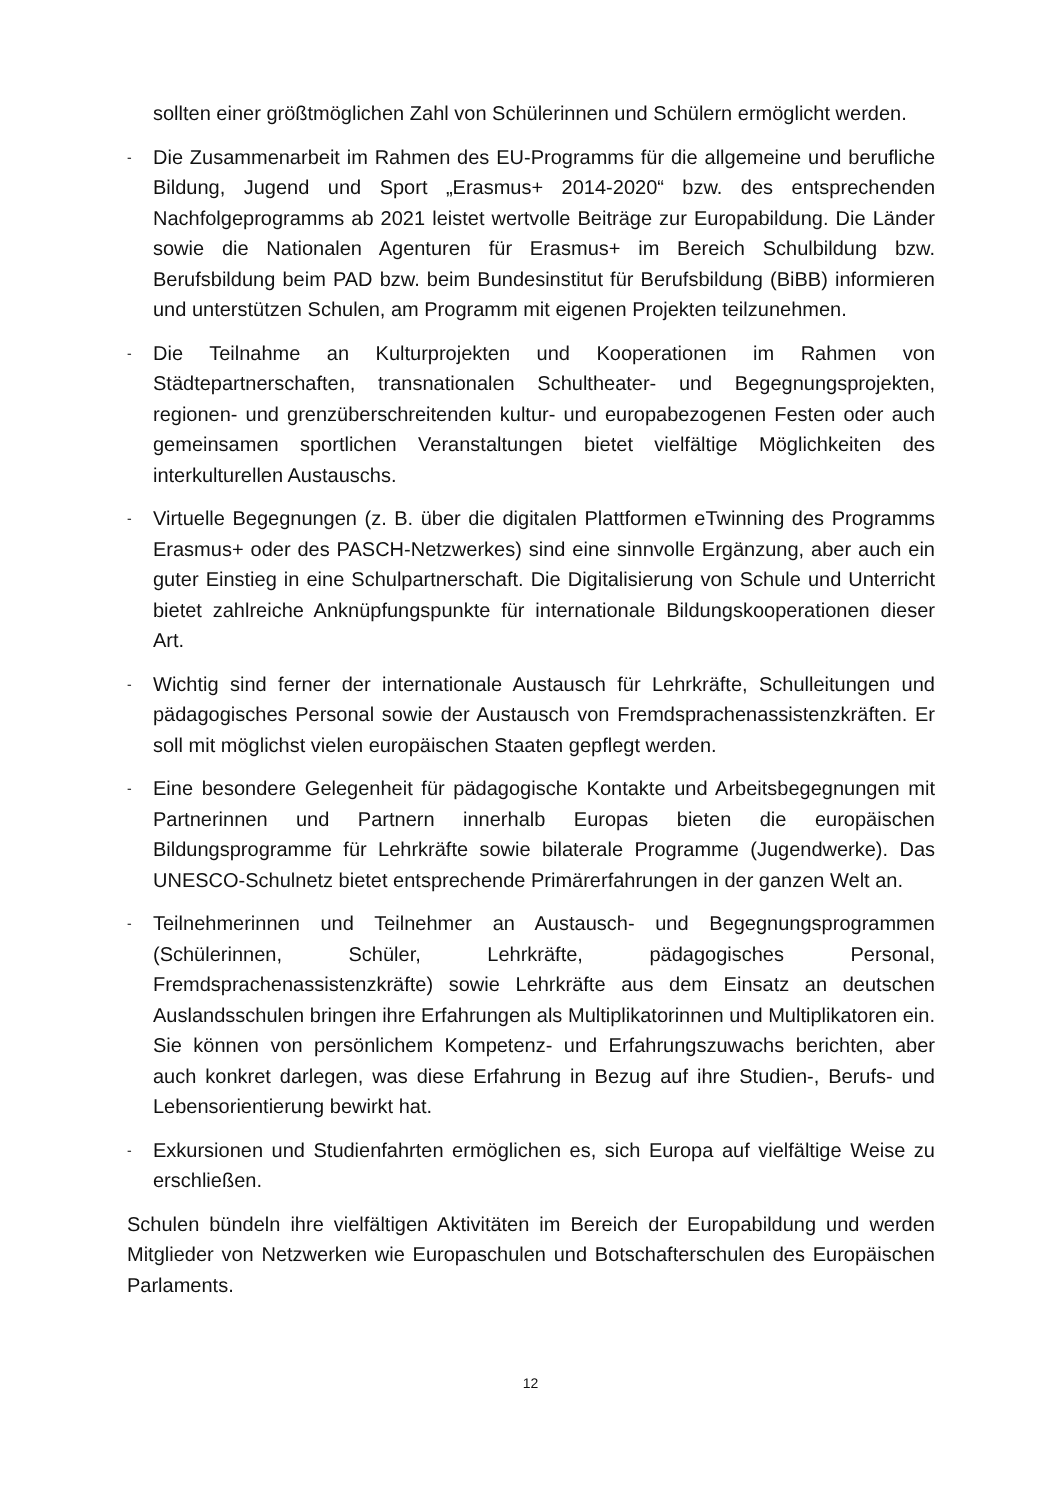sollten einer größtmöglichen Zahl von Schülerinnen und Schülern ermöglicht werden.
- Die Zusammenarbeit im Rahmen des EU-Programms für die allgemeine und berufliche Bildung, Jugend und Sport „Erasmus+ 2014-2020“ bzw. des entsprechenden Nachfolgeprogramms ab 2021 leistet wertvolle Beiträge zur Europabildung. Die Länder sowie die Nationalen Agenturen für Erasmus+ im Bereich Schulbildung bzw. Berufsbildung beim PAD bzw. beim Bundesinstitut für Berufsbildung (BiBB) informieren und unterstützen Schulen, am Programm mit eigenen Projekten teilzunehmen.
- Die Teilnahme an Kulturprojekten und Kooperationen im Rahmen von Städtepartnerschaften, transnationalen Schultheater- und Begegnungsprojekten, regionen- und grenzüberschreitenden kultur- und europabezogenen Festen oder auch gemeinsamen sportlichen Veranstaltungen bietet vielfältige Möglichkeiten des interkulturellen Austauschs.
- Virtuelle Begegnungen (z. B. über die digitalen Plattformen eTwinning des Programms Erasmus+ oder des PASCH-Netzwerkes) sind eine sinnvolle Ergänzung, aber auch ein guter Einstieg in eine Schulpartnerschaft. Die Digitalisierung von Schule und Unterricht bietet zahlreiche Anknüpfungspunkte für internationale Bildungskooperationen dieser Art.
- Wichtig sind ferner der internationale Austausch für Lehrkräfte, Schulleitungen und pädagogisches Personal sowie der Austausch von Fremdsprachenassistenzkräften. Er soll mit möglichst vielen europäischen Staaten gepflegt werden.
- Eine besondere Gelegenheit für pädagogische Kontakte und Arbeitsbegegnungen mit Partnerinnen und Partnern innerhalb Europas bieten die europäischen Bildungsprogramme für Lehrkräfte sowie bilaterale Programme (Jugendwerke). Das UNESCO-Schulnetz bietet entsprechende Primärerfahrungen in der ganzen Welt an.
- Teilnehmerinnen und Teilnehmer an Austausch- und Begegnungsprogrammen (Schülerinnen, Schüler, Lehrkräfte, pädagogisches Personal, Fremdsprachenassistenzkräfte) sowie Lehrkräfte aus dem Einsatz an deutschen Auslandsschulen bringen ihre Erfahrungen als Multiplikatorinnen und Multiplikatoren ein. Sie können von persönlichem Kompetenz- und Erfahrungszuwachs berichten, aber auch konkret darlegen, was diese Erfahrung in Bezug auf ihre Studien-, Berufs- und Lebensorientierung bewirkt hat.
- Exkursionen und Studienfahrten ermöglichen es, sich Europa auf vielfältige Weise zu erschließen.
Schulen bündeln ihre vielfältigen Aktivitäten im Bereich der Europabildung und werden Mitglieder von Netzwerken wie Europaschulen und Botschafterschulen des Europäischen Parlaments.
12